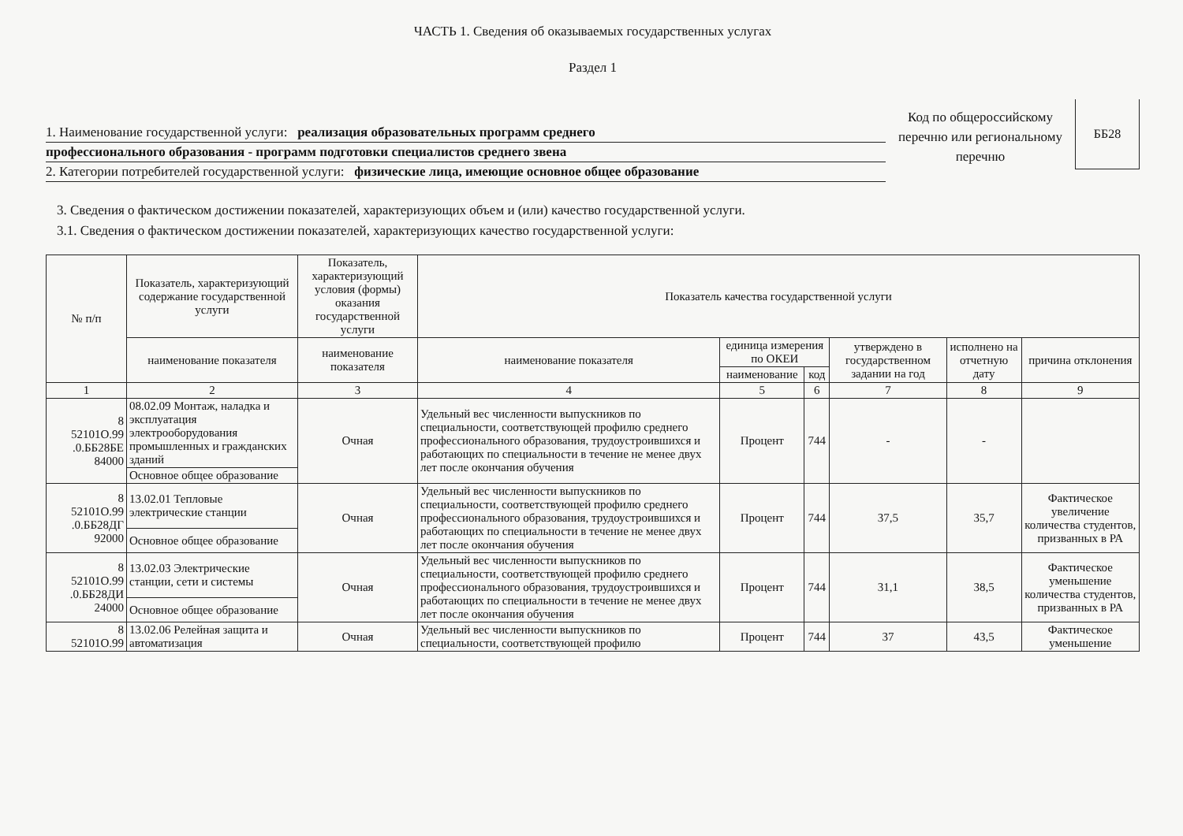ЧАСТЬ 1. Сведения об оказываемых государственных услугах
Раздел 1
1. Наименование государственной услуги: реализация образовательных программ среднего
профессионального образования - программ подготовки специалистов среднего звена
2. Категории потребителей государственной услуги: физические лица, имеющие основное общее образование
Код по общероссийскому перечню или региональному перечню
ББ28
3. Сведения о фактическом достижении показателей, характеризующих объем и (или) качество государственной услуги.
3.1. Сведения о фактическом достижении показателей, характеризующих качество государственной услуги:
| № п/п | Показатель, характеризующий содержание государственной услуги | Показатель, характеризующий условия (формы) оказания государственной услуги | Показатель качества государственной услуги | | | | | |
| --- | --- | --- | --- | --- | --- | --- | --- | --- |
| | наименование показателя | наименование показателя | наименование показателя | единица измерения по ОКЕИ | | утверждено в государственном задании на год | исполнено на отчетную дату | причина отклонения |
| | | | | наименование | код | | | |
| 1 | 2 | 3 | 4 | 5 | 6 | 7 | 8 | 9 |
| 8 52101О.99 .0.ББ28БЕ 84000 | 08.02.09 Монтаж, наладка и эксплуатация электрооборудования промышленных и гражданских зданий | Очная | Удельный вес численности выпускников по специальности, соответствующей профилю среднего профессионального образования, трудоустроившихся и работающих по специальности в течение не менее двух лет после окончания обучения | Процент | 744 | - | - | |
| | Основное общее образование | | | | | | | |
| 8 52101О.99 .0.ББ28ДГ 92000 | 13.02.01 Тепловые электрические станции | Очная | Удельный вес численности выпускников по специальности, соответствующей профилю среднего профессионального образования, трудоустроившихся и работающих по специальности в течение не менее двух лет после окончания обучения | Процент | 744 | 37,5 | 35,7 | Фактическое увеличение количества студентов, призванных в РА |
| | Основное общее образование | | | | | | | |
| 8 52101О.99 .0.ББ28ДИ 24000 | 13.02.03 Электрические станции, сети и системы | Очная | Удельный вес численности выпускников по специальности, соответствующей профилю среднего профессионального образования, трудоустроившихся и работающих по специальности в течение не менее двух лет после окончания обучения | Процент | 744 | 31,1 | 38,5 | Фактическое уменьшение количества студентов, призванных в РА |
| | Основное общее образование | | | | | | | |
| 8 52101О.99 | 13.02.06 Релейная защита и автоматизация | Очная | Удельный вес численности выпускников по специальности, соответствующей профилю | Процент | 744 | 37 | 43,5 | Фактическое уменьшение |